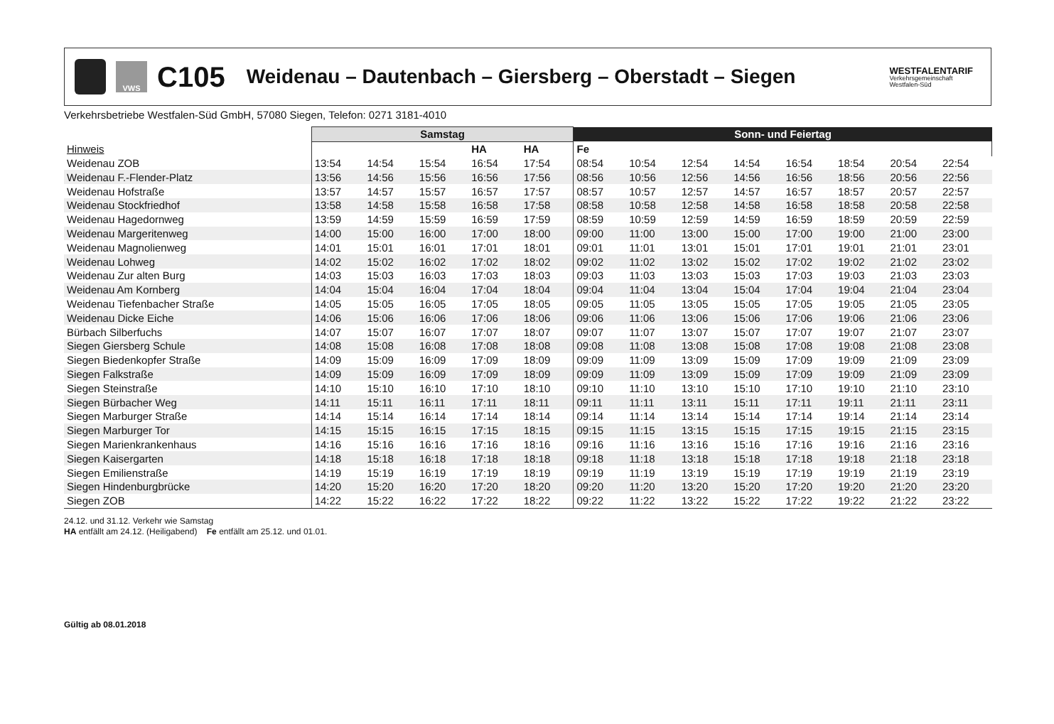VWS
C105
Weidenau – Dautenbach – Giersberg – Oberstadt – Siegen
WESTFALENTARIF
Verkehrsgemeinschaft
Westfalen-Süd
Verkehrsbetriebe Westfalen-Süd GmbH, 57080 Siegen, Telefon: 0271 3181-4010
| | Samstag | | | | | Sonn- und Feiertag | | | | | | | |
| --- | --- | --- | --- | --- | --- | --- | --- | --- | --- | --- | --- | --- | --- |
| Hinweis | | | | HA | HA | Fe | | | | | | | |
| Weidenau ZOB | 13:54 | 14:54 | 15:54 | 16:54 | 17:54 | 08:54 | 10:54 | 12:54 | 14:54 | 16:54 | 18:54 | 20:54 | 22:54 |
| Weidenau F.-Flender-Platz | 13:56 | 14:56 | 15:56 | 16:56 | 17:56 | 08:56 | 10:56 | 12:56 | 14:56 | 16:56 | 18:56 | 20:56 | 22:56 |
| Weidenau Hofstraße | 13:57 | 14:57 | 15:57 | 16:57 | 17:57 | 08:57 | 10:57 | 12:57 | 14:57 | 16:57 | 18:57 | 20:57 | 22:57 |
| Weidenau Stockfriedhof | 13:58 | 14:58 | 15:58 | 16:58 | 17:58 | 08:58 | 10:58 | 12:58 | 14:58 | 16:58 | 18:58 | 20:58 | 22:58 |
| Weidenau Hagedornweg | 13:59 | 14:59 | 15:59 | 16:59 | 17:59 | 08:59 | 10:59 | 12:59 | 14:59 | 16:59 | 18:59 | 20:59 | 22:59 |
| Weidenau Margeritenweg | 14:00 | 15:00 | 16:00 | 17:00 | 18:00 | 09:00 | 11:00 | 13:00 | 15:00 | 17:00 | 19:00 | 21:00 | 23:00 |
| Weidenau Magnolienweg | 14:01 | 15:01 | 16:01 | 17:01 | 18:01 | 09:01 | 11:01 | 13:01 | 15:01 | 17:01 | 19:01 | 21:01 | 23:01 |
| Weidenau Lohweg | 14:02 | 15:02 | 16:02 | 17:02 | 18:02 | 09:02 | 11:02 | 13:02 | 15:02 | 17:02 | 19:02 | 21:02 | 23:02 |
| Weidenau Zur alten Burg | 14:03 | 15:03 | 16:03 | 17:03 | 18:03 | 09:03 | 11:03 | 13:03 | 15:03 | 17:03 | 19:03 | 21:03 | 23:03 |
| Weidenau Am Kornberg | 14:04 | 15:04 | 16:04 | 17:04 | 18:04 | 09:04 | 11:04 | 13:04 | 15:04 | 17:04 | 19:04 | 21:04 | 23:04 |
| Weidenau Tiefenbacher Straße | 14:05 | 15:05 | 16:05 | 17:05 | 18:05 | 09:05 | 11:05 | 13:05 | 15:05 | 17:05 | 19:05 | 21:05 | 23:05 |
| Weidenau Dicke Eiche | 14:06 | 15:06 | 16:06 | 17:06 | 18:06 | 09:06 | 11:06 | 13:06 | 15:06 | 17:06 | 19:06 | 21:06 | 23:06 |
| Bürbach Silberfuchs | 14:07 | 15:07 | 16:07 | 17:07 | 18:07 | 09:07 | 11:07 | 13:07 | 15:07 | 17:07 | 19:07 | 21:07 | 23:07 |
| Siegen Giersberg Schule | 14:08 | 15:08 | 16:08 | 17:08 | 18:08 | 09:08 | 11:08 | 13:08 | 15:08 | 17:08 | 19:08 | 21:08 | 23:08 |
| Siegen Biedenkopfer Straße | 14:09 | 15:09 | 16:09 | 17:09 | 18:09 | 09:09 | 11:09 | 13:09 | 15:09 | 17:09 | 19:09 | 21:09 | 23:09 |
| Siegen Falkstraße | 14:09 | 15:09 | 16:09 | 17:09 | 18:09 | 09:09 | 11:09 | 13:09 | 15:09 | 17:09 | 19:09 | 21:09 | 23:09 |
| Siegen Steinstraße | 14:10 | 15:10 | 16:10 | 17:10 | 18:10 | 09:10 | 11:10 | 13:10 | 15:10 | 17:10 | 19:10 | 21:10 | 23:10 |
| Siegen Bürbacher Weg | 14:11 | 15:11 | 16:11 | 17:11 | 18:11 | 09:11 | 11:11 | 13:11 | 15:11 | 17:11 | 19:11 | 21:11 | 23:11 |
| Siegen Marburger Straße | 14:14 | 15:14 | 16:14 | 17:14 | 18:14 | 09:14 | 11:14 | 13:14 | 15:14 | 17:14 | 19:14 | 21:14 | 23:14 |
| Siegen Marburger Tor | 14:15 | 15:15 | 16:15 | 17:15 | 18:15 | 09:15 | 11:15 | 13:15 | 15:15 | 17:15 | 19:15 | 21:15 | 23:15 |
| Siegen Marienkrankenhaus | 14:16 | 15:16 | 16:16 | 17:16 | 18:16 | 09:16 | 11:16 | 13:16 | 15:16 | 17:16 | 19:16 | 21:16 | 23:16 |
| Siegen Kaisergarten | 14:18 | 15:18 | 16:18 | 17:18 | 18:18 | 09:18 | 11:18 | 13:18 | 15:18 | 17:18 | 19:18 | 21:18 | 23:18 |
| Siegen Emilienstraße | 14:19 | 15:19 | 16:19 | 17:19 | 18:19 | 09:19 | 11:19 | 13:19 | 15:19 | 17:19 | 19:19 | 21:19 | 23:19 |
| Siegen Hindenburgbrücke | 14:20 | 15:20 | 16:20 | 17:20 | 18:20 | 09:20 | 11:20 | 13:20 | 15:20 | 17:20 | 19:20 | 21:20 | 23:20 |
| Siegen ZOB | 14:22 | 15:22 | 16:22 | 17:22 | 18:22 | 09:22 | 11:22 | 13:22 | 15:22 | 17:22 | 19:22 | 21:22 | 23:22 |
24.12. und 31.12. Verkehr wie Samstag
HA entfällt am 24.12. (Heiligabend) Fe entfällt am 25.12. und 01.01.
Gültig ab 08.01.2018